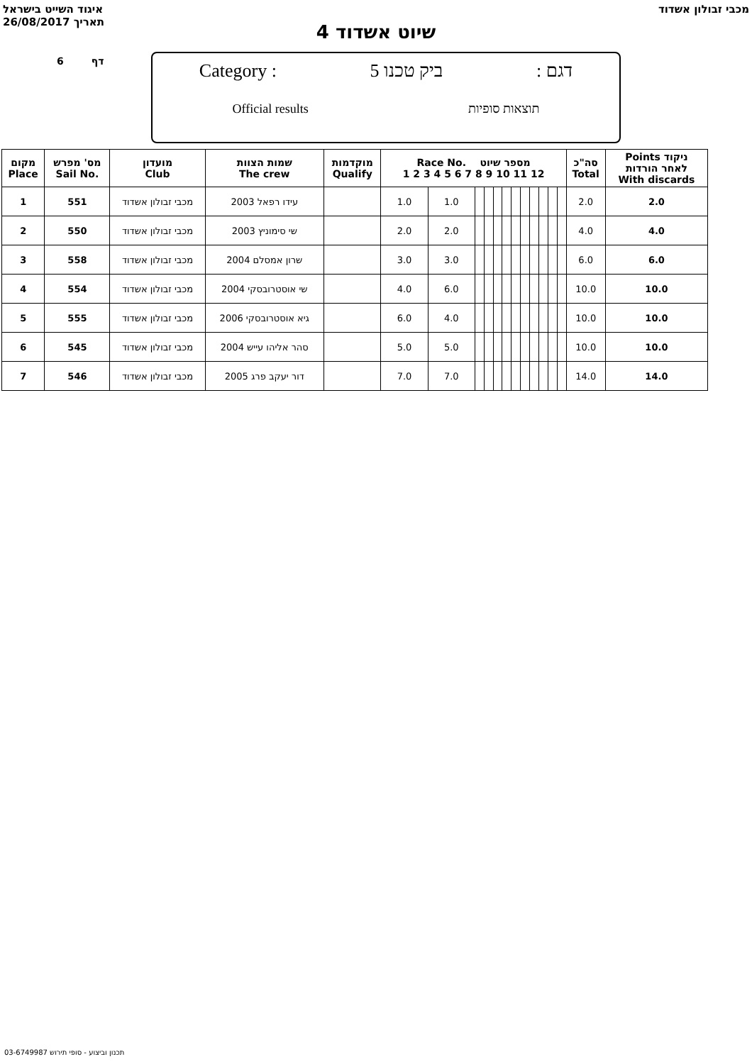איגוד השייט בישראל
26/08/2017 תאריך
מכבי זבולון אשדוד
שיוט אשדוד 4
6 דף
Category : ביק טכנו 5: דגם
Official results תוצאות סופיות
| מקום Place | מס' מפרש Sail No. | מועדון Club | שמות הצוות The crew | מוקדמות Qualify | Race No. מספר שיוט 1 2 3 4 5 6 7 8 9 10 11 12 | | | | | | | | | | | | סה"כ Total | Points ניקוד לאחר הורדות With discards |
| --- | --- | --- | --- | --- | --- | --- | --- | --- | --- | --- | --- | --- | --- | --- | --- | --- | --- | --- |
| 1 | 551 | מכבי זבולון אשדוד | 2003 עידו רפאל | | 1.0 | 1.0 | | | | | | | | | | | 2.0 | 2.0 |
| 2 | 550 | מכבי זבולון אשדוד | 2003 שי סימוניץ | | 2.0 | 2.0 | | | | | | | | | | | 4.0 | 4.0 |
| 3 | 558 | מכבי זבולון אשדוד | 2004 שרון אמסלם | | 3.0 | 3.0 | | | | | | | | | | | 6.0 | 6.0 |
| 4 | 554 | מכבי זבולון אשדוד | 2004 שי אוסטרובסקי | | 4.0 | 6.0 | | | | | | | | | | | 10.0 | 10.0 |
| 5 | 555 | מכבי זבולון אשדוד | 2006 גיא אוסטרובסקי | | 6.0 | 4.0 | | | | | | | | | | | 10.0 | 10.0 |
| 6 | 545 | מכבי זבולון אשדוד | 2004 סהר אליהו עייש | | 5.0 | 5.0 | | | | | | | | | | | 10.0 | 10.0 |
| 7 | 546 | מכבי זבולון אשדוד | 2005 דור יעקב פרג | | 7.0 | 7.0 | | | | | | | | | | | 14.0 | 14.0 |
תכנון וביצוע - סופי תירוש 03-6749987